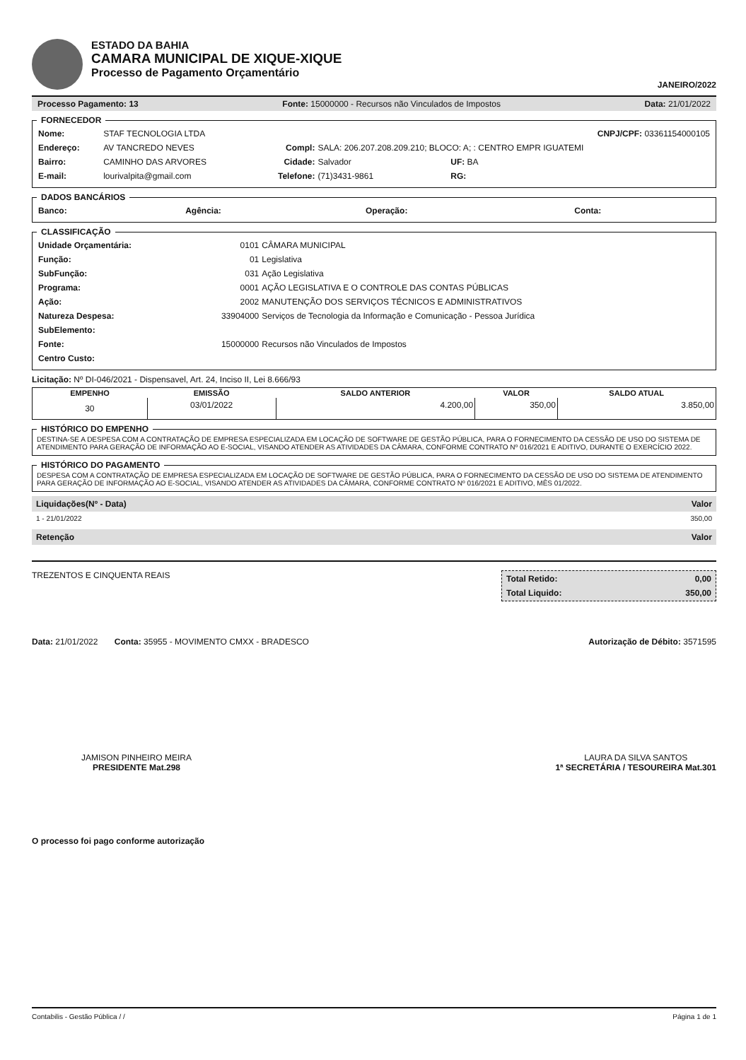ESTADO DA BAHIA
CAMARA MUNICIPAL DE XIQUE-XIQUE
Processo de Pagamento Orçamentário
JANEIRO/2022
Processo Pagamento: 13 Fonte: 15000000 - Recursos não Vinculados de Impostos Data: 21/01/2022
FORNECEDOR
| Nome: | STAF TECNOLOGIA LTDA | | | CNPJ/CPF: 03361154000105 |
| Endereço: | AV TANCREDO NEVES | Compl: | SALA: 206.207.208.209.210; BLOCO: A; : CENTRO EMPR IGUATEMI | |
| Bairro: | CAMINHO DAS ARVORES | Cidade: | Salvador | UF: BA |
| E-mail: | lourivalpita@gmail.com | Telefone: | (71)3431-9861 | RG: |
DADOS BANCÁRIOS
| Banco: | Agência: | Operação: | Conta: |
CLASSIFICAÇÃO
| Unidade Orçamentária: | 0101 | CÂMARA MUNICIPAL |
| Função: | 01 | Legislativa |
| SubFunção: | 031 | Ação Legislativa |
| Programa: | 0001 | AÇÃO LEGISLATIVA E O CONTROLE DAS CONTAS PÚBLICAS |
| Ação: | 2002 | MANUTENÇÃO DOS SERVIÇOS TÉCNICOS E ADMINISTRATIVOS |
| Natureza Despesa: | 33904000 | Serviços de Tecnologia da Informação e Comunicação - Pessoa Jurídica |
| SubElemento: | | |
| Fonte: | 15000000 | Recursos não Vinculados de Impostos |
| Centro Custo: | | |
Licitação: Nº DI-046/2021 - Dispensavel, Art. 24, Inciso II, Lei 8.666/93
| EMPENHO | EMISSÃO | SALDO ANTERIOR | VALOR | SALDO ATUAL |
| --- | --- | --- | --- | --- |
| 30 | 03/01/2022 | 4.200,00 | 350,00 | 3.850,00 |
HISTÓRICO DO EMPENHO
DESTINA-SE A DESPESA COM A CONTRATAÇÃO DE EMPRESA ESPECIALIZADA EM LOCAÇÃO DE SOFTWARE DE GESTÃO PÚBLICA, PARA O FORNECIMENTO DA CESSÃO DE USO DO SISTEMA DE ATENDIMENTO PARA GERAÇÃO DE INFORMAÇÃO AO E-SOCIAL, VISANDO ATENDER AS ATIVIDADES DA CÂMARA, CONFORME CONTRATO Nº 016/2021 E ADITIVO, DURANTE O EXERCÍCIO 2022.
HISTÓRICO DO PAGAMENTO
DESPESA COM A CONTRATAÇÃO DE EMPRESA ESPECIALIZADA EM LOCAÇÃO DE SOFTWARE DE GESTÃO PÚBLICA, PARA O FORNECIMENTO DA CESSÃO DE USO DO SISTEMA DE ATENDIMENTO PARA GERAÇÃO DE INFORMAÇÃO AO E-SOCIAL, VISANDO ATENDER AS ATIVIDADES DA CÂMARA, CONFORME CONTRATO Nº 016/2021 E ADITIVO, MÊS 01/2022.
Liquidações(Nº - Data) Valor
1 - 21/01/2022 350,00
Retenção Valor
TREZENTOS E CINQUENTA REAIS
Total Retido: 0,00
Total Liquido: 350,00
Data: 21/01/2022 Conta: 35955 - MOVIMENTO CMXX - BRADESCO Autorização de Débito: 3571595
JAMISON PINHEIRO MEIRA
PRESIDENTE Mat.298
LAURA DA SILVA SANTOS
1ª SECRETÁRIA / TESOUREIRA Mat.301
O processo foi pago conforme autorização
Contabilis - Gestão Pública / / Página 1 de 1